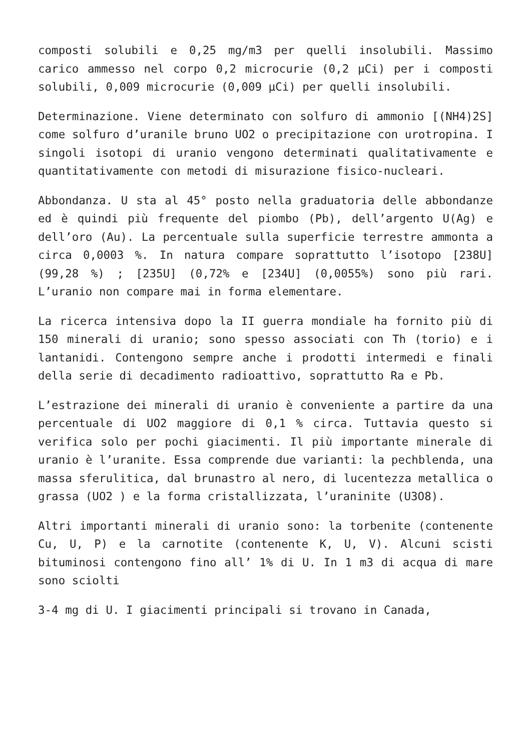composti solubili e 0,25 mg/m3 per quelli insolubili. Massimo carico ammesso nel corpo 0,2 microcurie (0,2 µCi) per i composti solubili, 0,009 microcurie (0,009 µCi) per quelli insolubili.
Determinazione. Viene determinato con solfuro di ammonio [(NH4)2S] come solfuro d’uranile bruno UO2 o precipitazione con urotropina. I singoli isotopi di uranio vengono determinati qualitativamente e quantitativamente con metodi di misurazione fisico-nucleari.
Abbondanza. U sta al 45° posto nella graduatoria delle abbondanze ed è quindi più frequente del piombo (Pb), dell’argento U(Ag) e dell’oro (Au). La percentuale sulla superficie terrestre ammonta a circa 0,0003 %. In natura compare soprattutto l’isotopo [238U] (99,28 %) ; [235U] (0,72% e [234U] (0,0055%) sono più rari. L’uranio non compare mai in forma elementare.
La ricerca intensiva dopo la II guerra mondiale ha fornito più di 150 minerali di uranio; sono spesso associati con Th (torio) e i lantanidi. Contengono sempre anche i prodotti intermedi e finali della serie di decadimento radioattivo, soprattutto Ra e Pb.
L’estrazione dei minerali di uranio è conveniente a partire da una percentuale di UO2 maggiore di 0,1 % circa. Tuttavia questo si verifica solo per pochi giacimenti. Il più importante minerale di uranio è l’uranite. Essa comprende due varianti: la pechblenda, una massa sferulitica, dal brunastro al nero, di lucentezza metallica o grassa (UO2 ) e la forma cristallizzata, l’uraninite (U3O8).
Altri importanti minerali di uranio sono: la torbenite (contenente Cu, U, P) e la carnotite (contenente K, U, V). Alcuni scisti bituminosi contengono fino all’ 1% di U. In 1 m3 di acqua di mare sono sciolti
3-4 mg di U. I giacimenti principali si trovano in Canada,